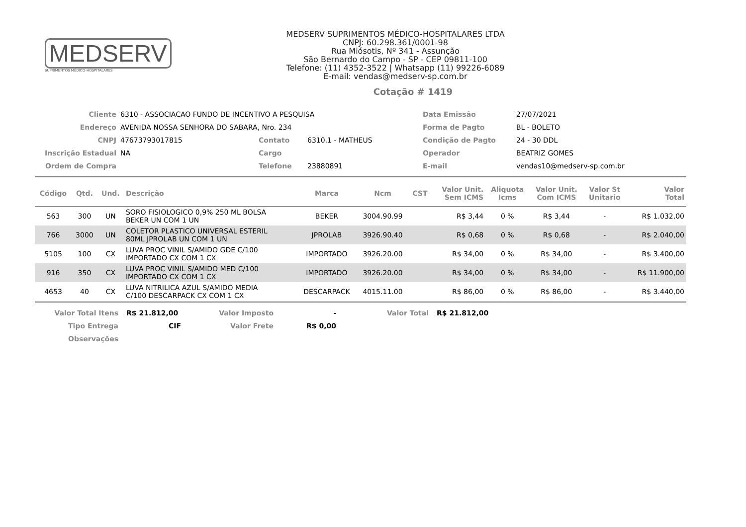MEDSERV
SUPRIMENTOS MÉDICO-HOSPITALARES
MEDSERV SUPRIMENTOS MÉDICO-HOSPITALARES LTDA
CNPJ: 60.298.361/0001-98
Rua Miósotis, Nº 341 - Assunção
São Bernardo do Campo - SP - CEP 09811-100
Telefone: (11) 4352-3522 | Whatsapp (11) 99226-6089
E-mail: vendas@medserv-sp.com.br
Cotação # 1419
| Cliente | 6310 - ASSOCIACAO FUNDO DE INCENTIVO A PESQUISA | | | Data Emissão | 27/07/2021 |
| Endereço | AVENIDA NOSSA SENHORA DO SABARA, Nro. 234 | | | Forma de Pagto | BL - BOLETO |
| CNPJ | 47673793017815 | Contato | 6310.1 - MATHEUS | Condição de Pagto | 24 - 30 DDL |
| Inscrição Estadual | NA | Cargo | | Operador | BEATRIZ GOMES |
| Ordem de Compra | | Telefone | 23880891 | E-mail | vendas10@medserv-sp.com.br |
| Código | Qtd. | Und. | Descrição | Marca | Ncm | CST | Valor Unit. Sem ICMS | Aliquota Icms | Valor Unit. Com ICMS | Valor St Unitario | Valor Total |
| --- | --- | --- | --- | --- | --- | --- | --- | --- | --- | --- | --- |
| 563 | 300 | UN | SORO FISIOLOGICO 0,9% 250 ML BOLSA BEKER UN COM 1 UN | BEKER | 3004.90.99 | | R$ 3,44 | 0 % | R$ 3,44 | - | R$ 1.032,00 |
| 766 | 3000 | UN | COLETOR PLASTICO UNIVERSAL ESTERIL 80ML JPROLAB UN COM 1 UN | JPROLAB | 3926.90.40 | | R$ 0,68 | 0 % | R$ 0,68 | - | R$ 2.040,00 |
| 5105 | 100 | CX | LUVA PROC VINIL S/AMIDO GDE C/100 IMPORTADO CX COM 1 CX | IMPORTADO | 3926.20.00 | | R$ 34,00 | 0 % | R$ 34,00 | - | R$ 3.400,00 |
| 916 | 350 | CX | LUVA PROC VINIL S/AMIDO MED C/100 IMPORTADO CX COM 1 CX | IMPORTADO | 3926.20.00 | | R$ 34,00 | 0 % | R$ 34,00 | - | R$ 11.900,00 |
| 4653 | 40 | CX | LUVA NITRILICA AZUL S/AMIDO MEDIA C/100 DESCARPACK CX COM 1 CX | DESCARPACK | 4015.11.00 | | R$ 86,00 | 0 % | R$ 86,00 | - | R$ 3.440,00 |
| Valor Total Itens | R$ 21.812,00 | Valor Imposto | - | Valor Total | R$ 21.812,00 |
| Tipo Entrega | CIF | Valor Frete | R$ 0,00 | | |
| Observações | | | | | |